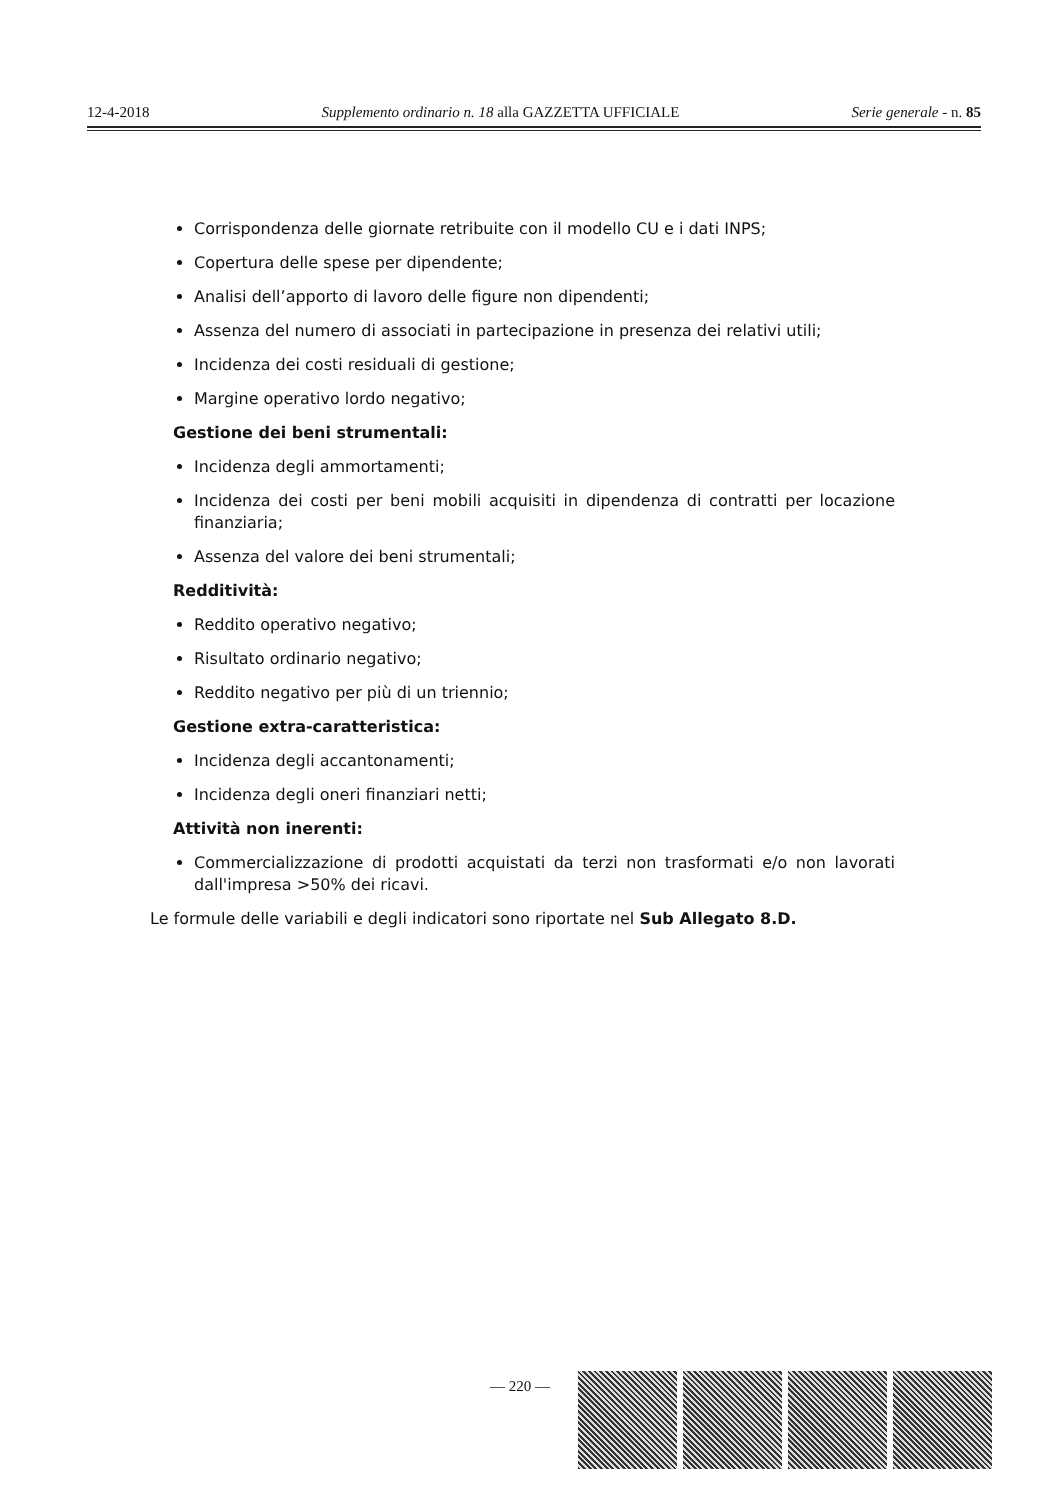12-4-2018 Supplemento ordinario n. 18 alla GAZZETTA UFFICIALE Serie generale - n. 85
Corrispondenza delle giornate retribuite con il modello CU e i dati INPS;
Copertura delle spese per dipendente;
Analisi dell’apporto di lavoro delle figure non dipendenti;
Assenza del numero di associati in partecipazione in presenza dei relativi utili;
Incidenza dei costi residuali di gestione;
Margine operativo lordo negativo;
Gestione dei beni strumentali:
Incidenza degli ammortamenti;
Incidenza dei costi per beni mobili acquisiti in dipendenza di contratti per locazione finanziaria;
Assenza del valore dei beni strumentali;
Redditività:
Reddito operativo negativo;
Risultato ordinario negativo;
Reddito negativo per più di un triennio;
Gestione extra-caratteristica:
Incidenza degli accantonamenti;
Incidenza degli oneri finanziari netti;
Attività non inerenti:
Commercializzazione di prodotti acquistati da terzi non trasformati e/o non lavorati dall'impresa >50% dei ricavi.
Le formule delle variabili e degli indicatori sono riportate nel Sub Allegato 8.D.
— 220 —